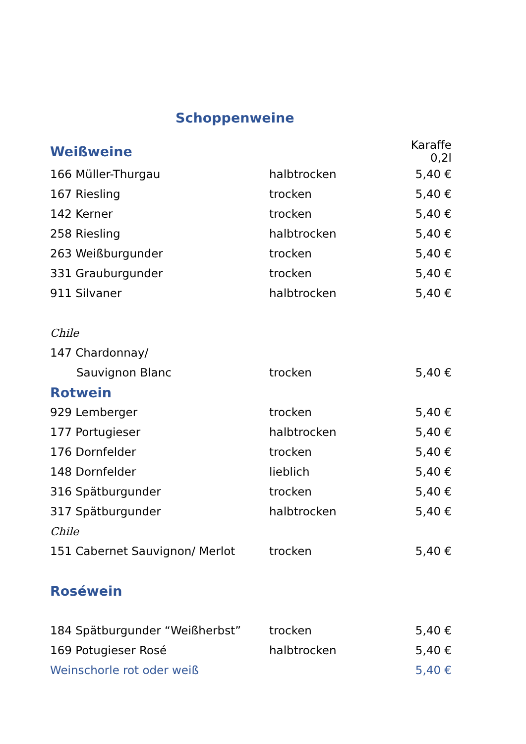Schoppenweine
| Weißweine | | Karaffe 0,2l |
| 166 Müller-Thurgau | halbtrocken | 5,40 € |
| 167 Riesling | trocken | 5,40 € |
| 142 Kerner | trocken | 5,40 € |
| 258 Riesling | halbtrocken | 5,40 € |
| 263 Weißburgunder | trocken | 5,40 € |
| 331 Grauburgunder | trocken | 5,40 € |
| 911 Silvaner | halbtrocken | 5,40 € |
| Chile | | |
| 147 Chardonnay/ | | |
| Sauvignon Blanc | trocken | 5,40 € |
| Rotwein | | |
| 929 Lemberger | trocken | 5,40 € |
| 177 Portugieser | halbtrocken | 5,40 € |
| 176 Dornfelder | trocken | 5,40 € |
| 148 Dornfelder | lieblich | 5,40 € |
| 316 Spätburgunder | trocken | 5,40 € |
| 317 Spätburgunder | halbtrocken | 5,40 € |
| Chile | | |
| 151 Cabernet Sauvignon/ Merlot | trocken | 5,40 € |
| Roséwein | | |
| 184 Spätburgunder “Weißherbst” | trocken | 5,40 € |
| 169 Potugieser Rosé | halbtrocken | 5,40 € |
| Weinschorle rot oder weiß | | 5,40 € |